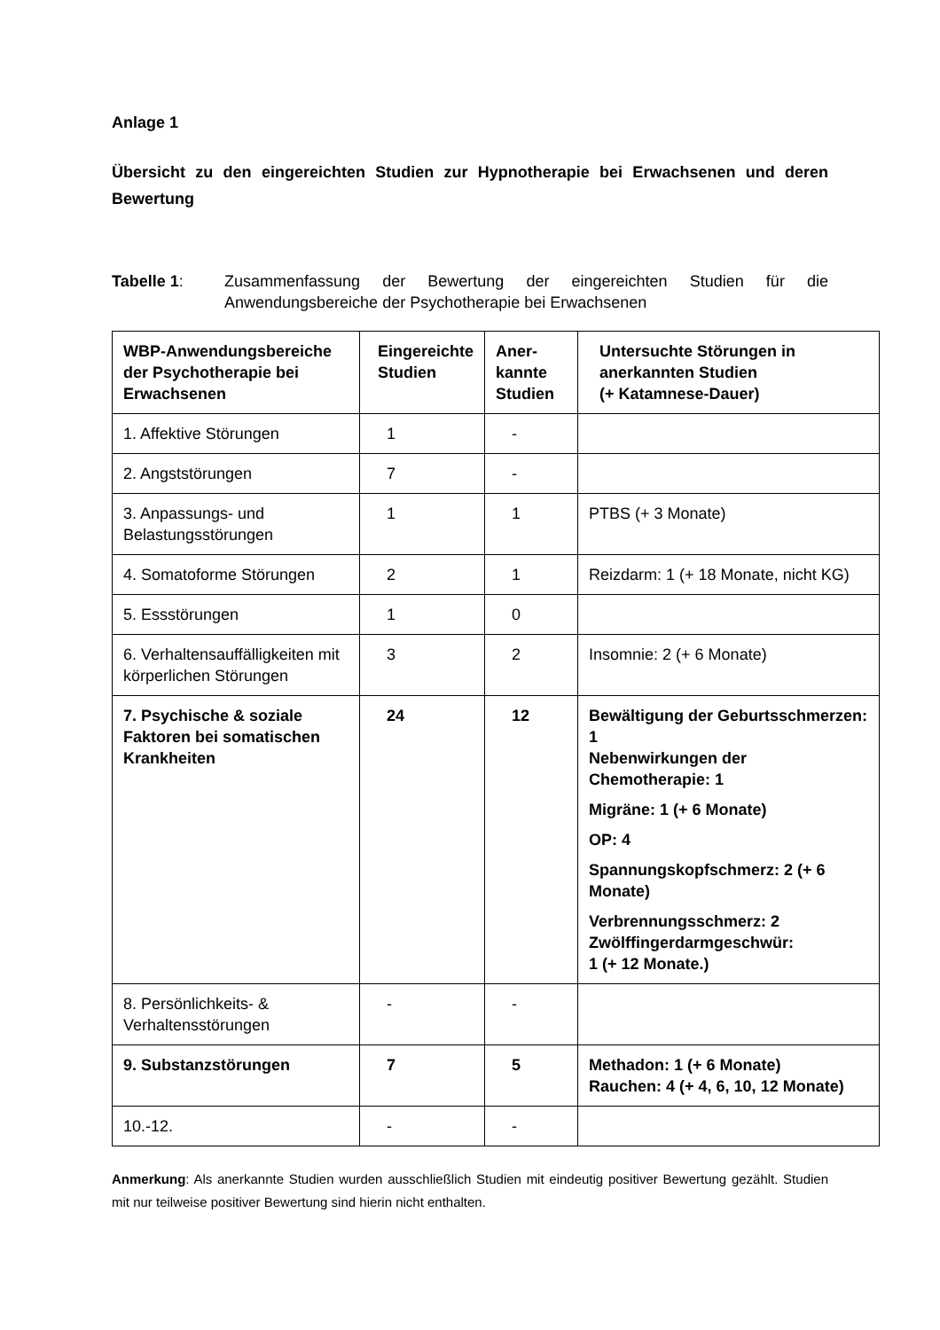Anlage 1
Übersicht zu den eingereichten Studien zur Hypnotherapie bei Erwachsenen und deren Bewertung
Tabelle 1: Zusammenfassung der Bewertung der eingereichten Studien für die Anwendungsbereiche der Psychotherapie bei Erwachsenen
| WBP-Anwendungsbereiche der Psychotherapie bei Erwachsenen | Eingereichte Studien | Aner- kannte Studien | Untersuchte Störungen in anerkannten Studien (+ Katamnese-Dauer) |
| 1. Affektive Störungen | 1 | - | |
| 2. Angststörungen | 7 | - | |
| 3. Anpassungs- und Belastungsstörungen | 1 | 1 | PTBS (+ 3 Monate) |
| 4. Somatoforme Störungen | 2 | 1 | Reizdarm: 1 (+ 18 Monate, nicht KG) |
| 5. Essstörungen | 1 | 0 | |
| 6. Verhaltensauffälligkeiten mit körperlichen Störungen | 3 | 2 | Insomnie: 2 (+ 6 Monate) |
| 7. Psychische & soziale Faktoren bei somatischen Krankheiten | 24 | 12 | Bewältigung der Geburtsschmerzen: 1 Nebenwirkungen der Chemotherapie: 1 Migräne: 1 (+ 6 Monate) OP: 4 Spannungskopfschmerz: 2 (+ 6 Monate) Verbrennungsschmerz: 2 Zwölffingerdarmgeschwür: 1 (+ 12 Monate.) |
| 8. Persönlichkeits- & Verhaltensstörungen | - | - | |
| 9. Substanzstörungen | 7 | 5 | Methadon: 1 (+ 6 Monate) Rauchen: 4 (+ 4, 6, 10, 12 Monate) |
| 10.-12. | - | - | |
Anmerkung: Als anerkannte Studien wurden ausschließlich Studien mit eindeutig positiver Bewertung gezählt. Studien mit nur teilweise positiver Bewertung sind hierin nicht enthalten.